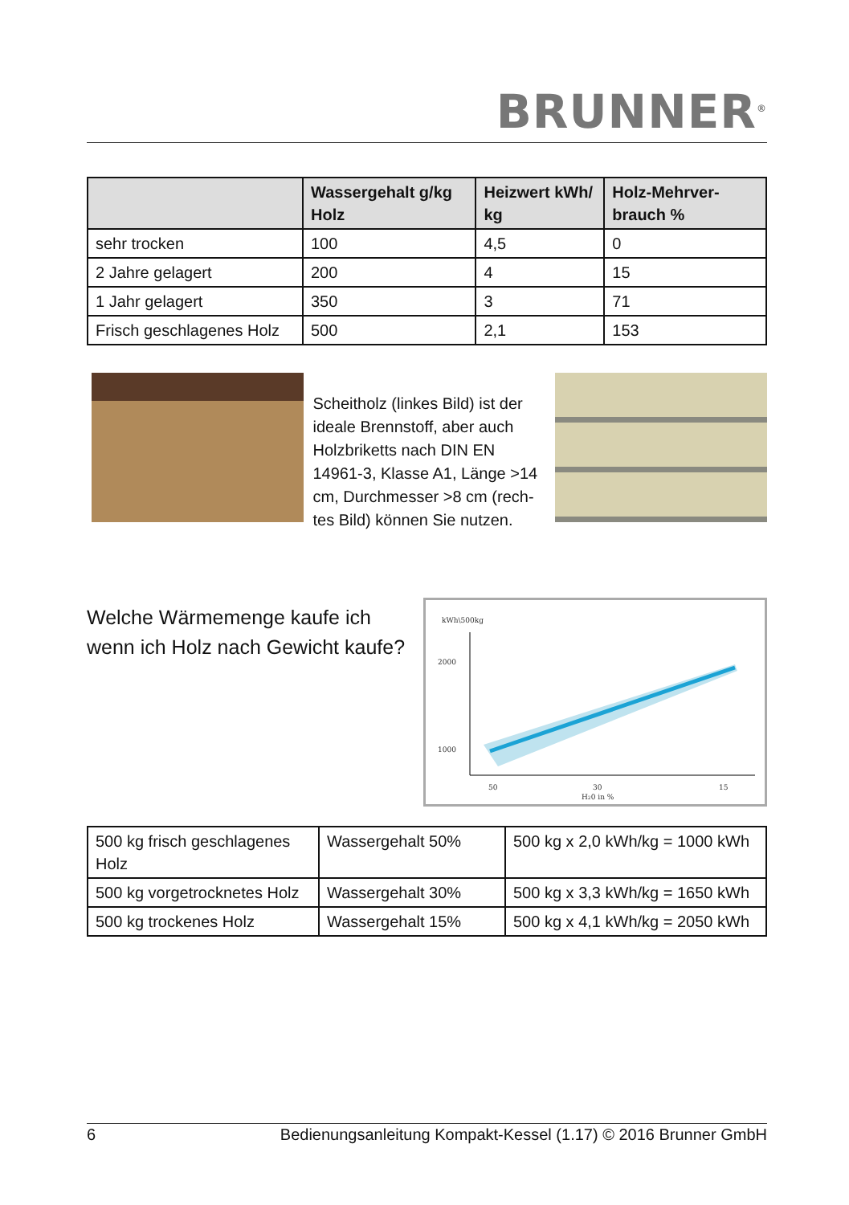BRUNNER<sup>®</sup>
| | Wassergehalt g/kg Holz | Heizwert kWh/ kg | Holz-Mehrver-brauch % |
| --- | --- | --- | --- |
| sehr trocken | 100 | 4,5 | 0 |
| 2 Jahre gelagert | 200 | 4 | 15 |
| 1 Jahr gelagert | 350 | 3 | 71 |
| Frisch geschlagenes Holz | 500 | 2,1 | 153 |
Scheitholz (linkes Bild) ist der ideale Brennstoff, aber auch Holzbriketts nach DIN EN 14961-3, Klasse A1, Länge >14 cm, Durchmesser >8 cm (rech-tes Bild) können Sie nutzen.
Welche Wärmemenge kaufe ich
wenn ich Holz nach Gewicht kaufe?
kWh\500kg
2000
1000
50
30
15
H20 in %
| 500 kg frisch geschlagenes Holz | Wassergehalt 50% | 500 kg x 2,0 kWh/kg = 1000 kWh |
| 500 kg vorgetrocknetes Holz | Wassergehalt 30% | 500 kg x 3,3 kWh/kg = 1650 kWh |
| 500 kg trockenes Holz | Wassergehalt 15% | 500 kg x 4,1 kWh/kg = 2050 kWh |
6 Bedienungsanleitung Kompakt-Kessel (1.17) © 2016 Brunner GmbH